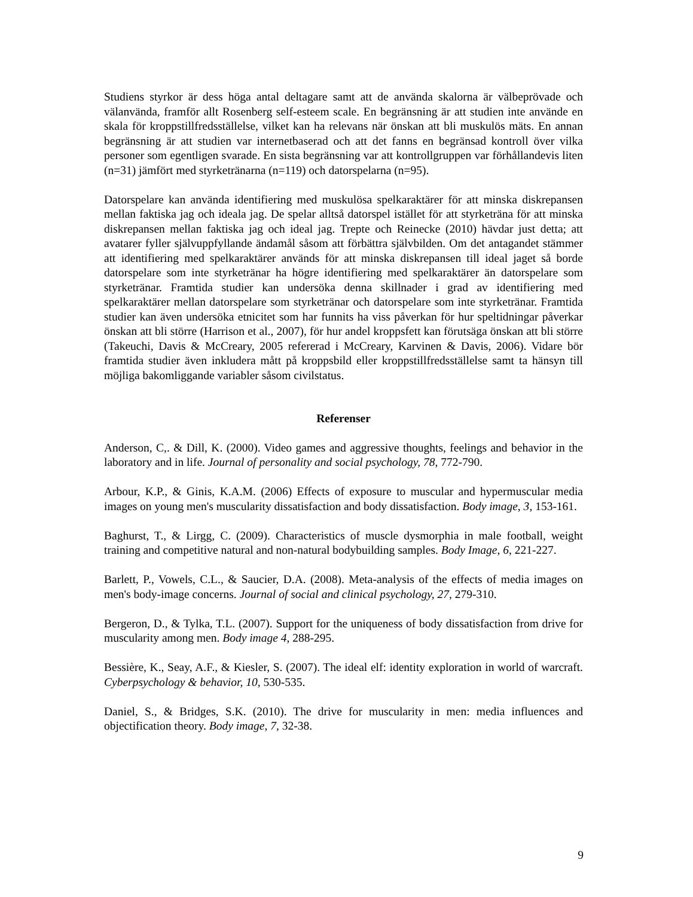Studiens styrkor är dess höga antal deltagare samt att de använda skalorna är välbeprövade och välanvända, framför allt Rosenberg self-esteem scale. En begränsning är att studien inte använde en skala för kroppstillfredsställelse, vilket kan ha relevans när önskan att bli muskulös mäts. En annan begränsning är att studien var internetbaserad och att det fanns en begränsad kontroll över vilka personer som egentligen svarade. En sista begränsning var att kontrollgruppen var förhållandevis liten (n=31) jämfört med styrketränarna (n=119) och datorspelarna (n=95).
Datorspelare kan använda identifiering med muskulösa spelkaraktärer för att minska diskrepansen mellan faktiska jag och ideala jag. De spelar alltså datorspel istället för att styrketräna för att minska diskrepansen mellan faktiska jag och ideal jag. Trepte och Reinecke (2010) hävdar just detta; att avatarer fyller självuppfyllande ändamål såsom att förbättra självbilden. Om det antagandet stämmer att identifiering med spelkaraktärer används för att minska diskrepansen till ideal jaget så borde datorspelare som inte styrketränar ha högre identifiering med spelkaraktärer än datorspelare som styrketränar. Framtida studier kan undersöka denna skillnader i grad av identifiering med spelkaraktärer mellan datorspelare som styrketränar och datorspelare som inte styrketränar. Framtida studier kan även undersöka etnicitet som har funnits ha viss påverkan för hur speltidningar påverkar önskan att bli större (Harrison et al., 2007), för hur andel kroppsfett kan förutsäga önskan att bli större (Takeuchi, Davis & McCreary, 2005 refererad i McCreary, Karvinen & Davis, 2006). Vidare bör framtida studier även inkludera mått på kroppsbild eller kroppstillfredsställelse samt ta hänsyn till möjliga bakomliggande variabler såsom civilstatus.
Referenser
Anderson, C,. & Dill, K. (2000). Video games and aggressive thoughts, feelings and behavior in the laboratory and in life. Journal of personality and social psychology, 78, 772-790.
Arbour, K.P., & Ginis, K.A.M. (2006) Effects of exposure to muscular and hypermuscular media images on young men's muscularity dissatisfaction and body dissatisfaction. Body image, 3, 153-161.
Baghurst, T., & Lirgg, C. (2009). Characteristics of muscle dysmorphia in male football, weight training and competitive natural and non-natural bodybuilding samples. Body Image, 6, 221-227.
Barlett, P., Vowels, C.L., & Saucier, D.A. (2008). Meta-analysis of the effects of media images on men's body-image concerns. Journal of social and clinical psychology, 27, 279-310.
Bergeron, D., & Tylka, T.L. (2007). Support for the uniqueness of body dissatisfaction from drive for muscularity among men. Body image 4, 288-295.
Bessière, K., Seay, A.F., & Kiesler, S. (2007). The ideal elf: identity exploration in world of warcraft. Cyberpsychology & behavior, 10, 530-535.
Daniel, S., & Bridges, S.K. (2010). The drive for muscularity in men: media influences and objectification theory. Body image, 7, 32-38.
9